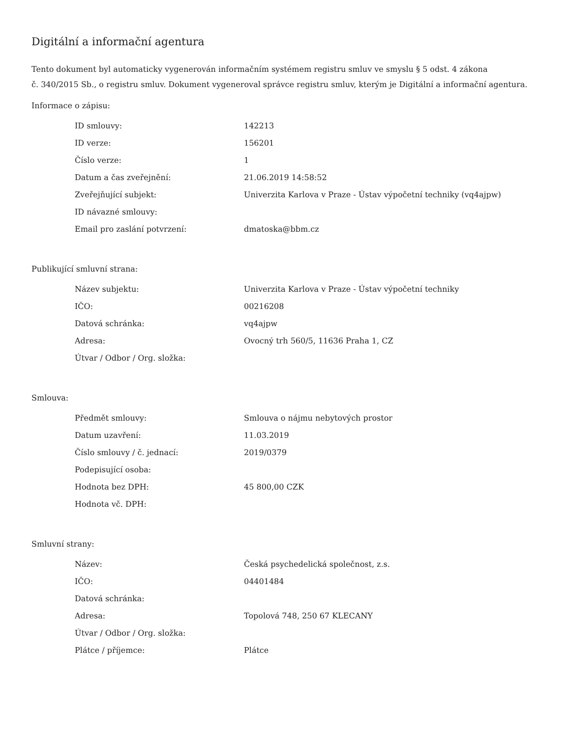Digitální a informační agentura
Tento dokument byl automaticky vygenerován informačním systémem registru smluv ve smyslu § 5 odst. 4 zákona
č. 340/2015 Sb., o registru smluv. Dokument vygeneroval správce registru smluv, kterým je Digitální a informační agentura.
Informace o zápisu:
| ID smlouvy: | 142213 |
| ID verze: | 156201 |
| Číslo verze: | 1 |
| Datum a čas zveřejnění: | 21.06.2019 14:58:52 |
| Zveřejňující subjekt: | Univerzita Karlova v Praze - Ústav výpočetní techniky (vq4ajpw) |
| ID návazné smlouvy: | |
| Email pro zaslání potvrzení: | dmatoska@bbm.cz |
Publikující smluvní strana:
| Název subjektu: | Univerzita Karlova v Praze - Ústav výpočetní techniky |
| IČO: | 00216208 |
| Datová schránka: | vq4ajpw |
| Adresa: | Ovocný trh 560/5, 11636 Praha 1, CZ |
| Útvar / Odbor / Org. složka: | |
Smlouva:
| Předmět smlouvy: | Smlouva o nájmu nebytových prostor |
| Datum uzavření: | 11.03.2019 |
| Číslo smlouvy / č. jednací: | 2019/0379 |
| Podepisující osoba: | |
| Hodnota bez DPH: | 45 800,00 CZK |
| Hodnota vč. DPH: | |
Smluvní strany:
| Název: | Česká psychedelická společnost, z.s. |
| IČO: | 04401484 |
| Datová schránka: | |
| Adresa: | Topolová 748, 250 67 KLECANY |
| Útvar / Odbor / Org. složka: | |
| Plátce / příjemce: | Plátce |